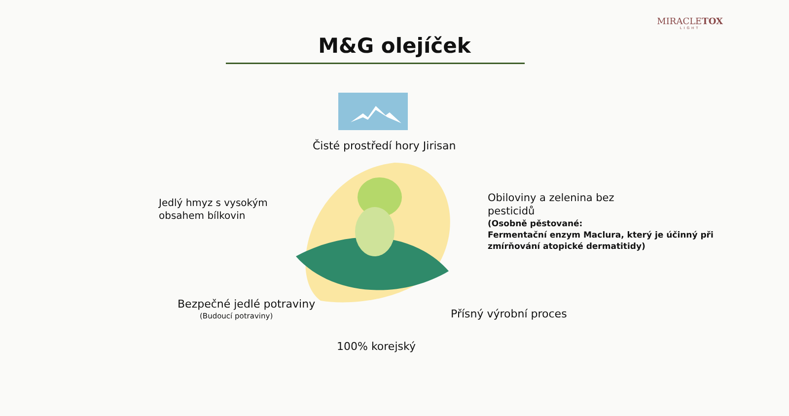MIRACLETOX
LIGHT
M&G olejíček
Čisté prostředí hory Jirisan
Jedlý hmyz s vysokým
obsahem bílkovin
Obiloviny a zelenina bez
pesticidů
(Osobně pěstované:
Fermentační enzym Maclura, který je účinný při
zmírňování atopické dermatitidy)
Bezpečné jedlé potraviny
(Budoucí potraviny) Přísný výrobní proces
100% korejský